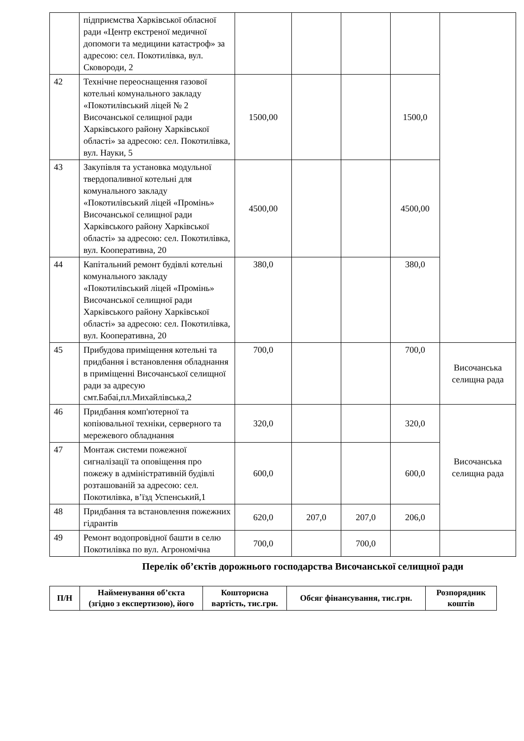| | підприємства Харківської обласної ради «Центр екстреної медичної допомоги та медицини катастроф» за адресою: сел. Покотилівка, вул. Сковороди, 2 | | | | | |
| 42 | Технічне переоснащення газової котельні комунального закладу «Покотилівський ліцей № 2 Височанської селищної ради Харківського району Харківської області» за адресою: сел. Покотилівка, вул. Науки, 5 | 1500,00 | | | 1500,0 | |
| 43 | Закупівля та установка модульної твердопаливної котельні для комунального закладу «Покотилівський ліцей «Промінь» Височанської селищної ради Харківського району Харківської області» за адресою: сел. Покотилівка, вул. Кооперативна, 20 | 4500,00 | | | 4500,00 | |
| 44 | Капітальний ремонт будівлі котельні комунального закладу «Покотилівський ліцей «Промінь» Височанської селищної ради Харківського району Харківської області» за адресою: сел. Покотилівка, вул. Кооперативна, 20 | 380,0 | | | 380,0 | |
| 45 | Прибудова приміщення котельні та придбання і встановлення обладнання в приміщенні Височанської селищної ради за адресую смт.Бабаі,пл.Михайлівська,2 | 700,0 | | | 700,0 | Височанська селищна рада |
| 46 | Придбання комп'ютерної та копіювальної техніки, серверного та мережевого обладнання | 320,0 | | | 320,0 | Височанська селищна рада |
| 47 | Монтаж системи пожежної сигналізації та оповіщення про пожежу в адміністративній будівлі розташованій за адресою: сел. Покотилівка, в’їзд Успенський,1 | 600,0 | | | 600,0 | |
| 48 | Придбання та встановлення пожежних гідрантів | 620,0 | 207,0 | 207,0 | 206,0 | |
| 49 | Ремонт водопровідної башти в селю Покотилівка по вул. Агрономічна | 700,0 | | 700,0 | | |
Перелік об’єктів дорожнього господарства Височанської селищної ради
| П/Н | Найменування об’єкта (згідно з експертизою), його | Кошторисна вартість, тис.грн. | Обсяг фінансування, тис.грн. | Розпорядник коштів |
| --- | --- | --- | --- | --- |